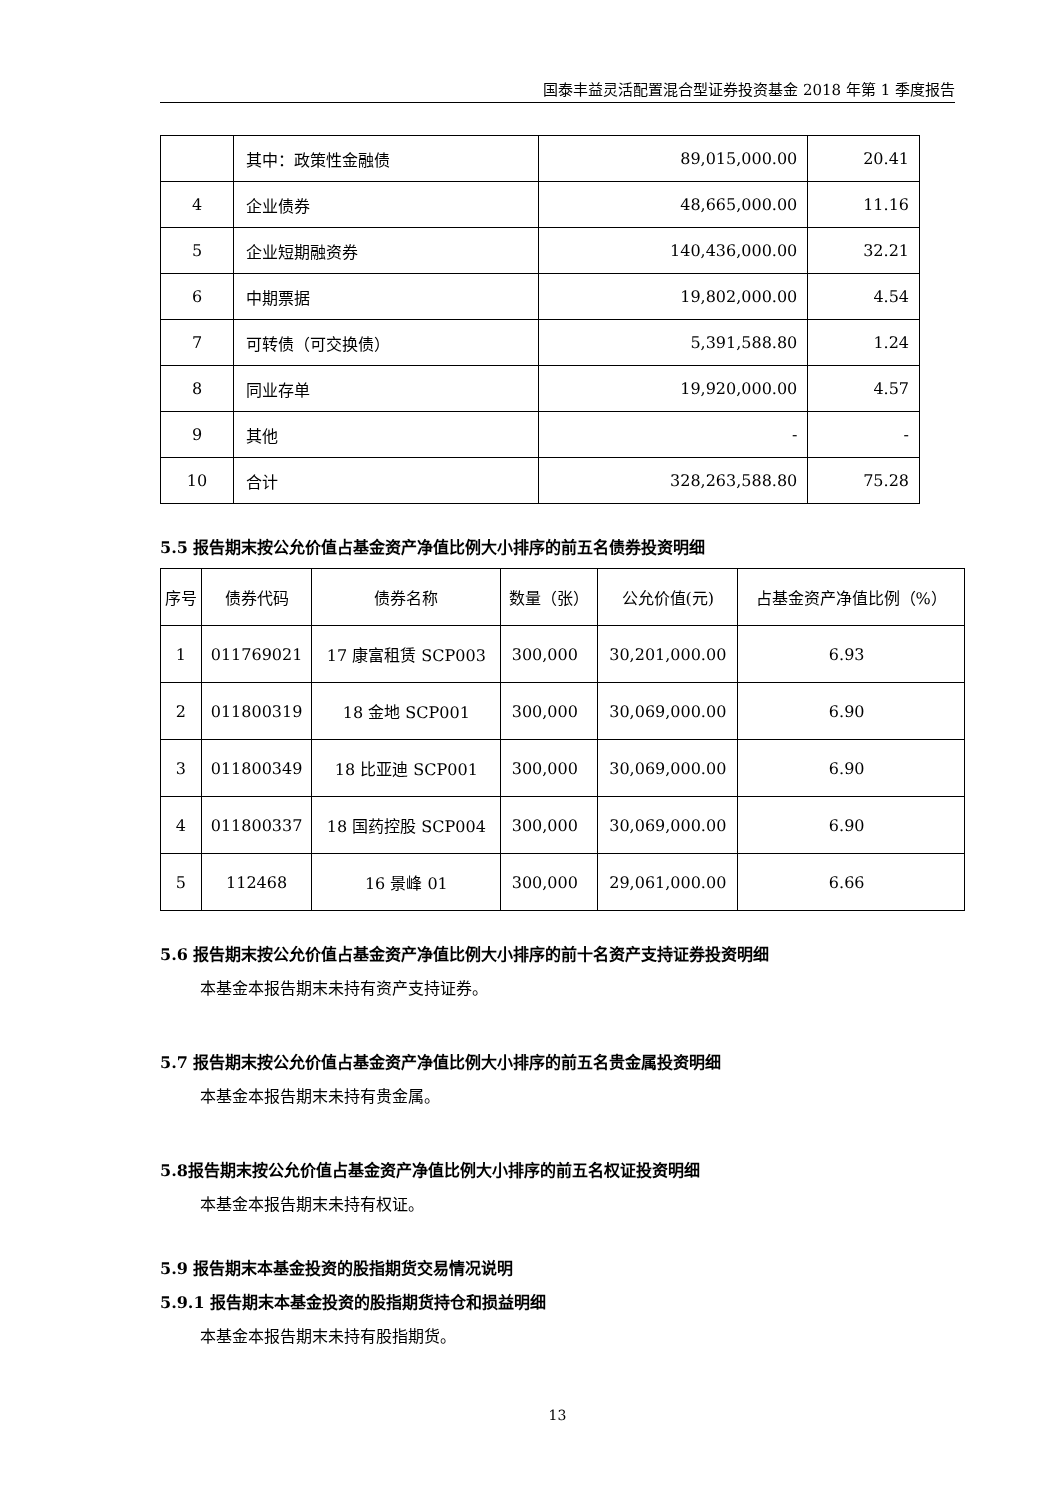国泰丰益灵活配置混合型证券投资基金 2018 年第 1 季度报告
| | 其中：政策性金融债 | 89,015,000.00 | 20.41 |
| 4 | 企业债券 | 48,665,000.00 | 11.16 |
| 5 | 企业短期融资券 | 140,436,000.00 | 32.21 |
| 6 | 中期票据 | 19,802,000.00 | 4.54 |
| 7 | 可转债（可交换债） | 5,391,588.80 | 1.24 |
| 8 | 同业存单 | 19,920,000.00 | 4.57 |
| 9 | 其他 | - | - |
| 10 | 合计 | 328,263,588.80 | 75.28 |
5.5 报告期末按公允价值占基金资产净值比例大小排序的前五名债券投资明细
| 序号 | 债券代码 | 债券名称 | 数量（张） | 公允价值(元) | 占基金资产净值比例（%） |
| --- | --- | --- | --- | --- | --- |
| 1 | 011769021 | 17 康富租赁 SCP003 | 300,000 | 30,201,000.00 | 6.93 |
| 2 | 011800319 | 18 金地 SCP001 | 300,000 | 30,069,000.00 | 6.90 |
| 3 | 011800349 | 18 比亚迪 SCP001 | 300,000 | 30,069,000.00 | 6.90 |
| 4 | 011800337 | 18 国药控股 SCP004 | 300,000 | 30,069,000.00 | 6.90 |
| 5 | 112468 | 16 景峰 01 | 300,000 | 29,061,000.00 | 6.66 |
5.6 报告期末按公允价值占基金资产净值比例大小排序的前十名资产支持证券投资明细
本基金本报告期末未持有资产支持证券。
5.7 报告期末按公允价值占基金资产净值比例大小排序的前五名贵金属投资明细
本基金本报告期末未持有贵金属。
5.8报告期末按公允价值占基金资产净值比例大小排序的前五名权证投资明细
本基金本报告期末未持有权证。
5.9 报告期末本基金投资的股指期货交易情况说明
5.9.1 报告期末本基金投资的股指期货持仓和损益明细
本基金本报告期末未持有股指期货。
13